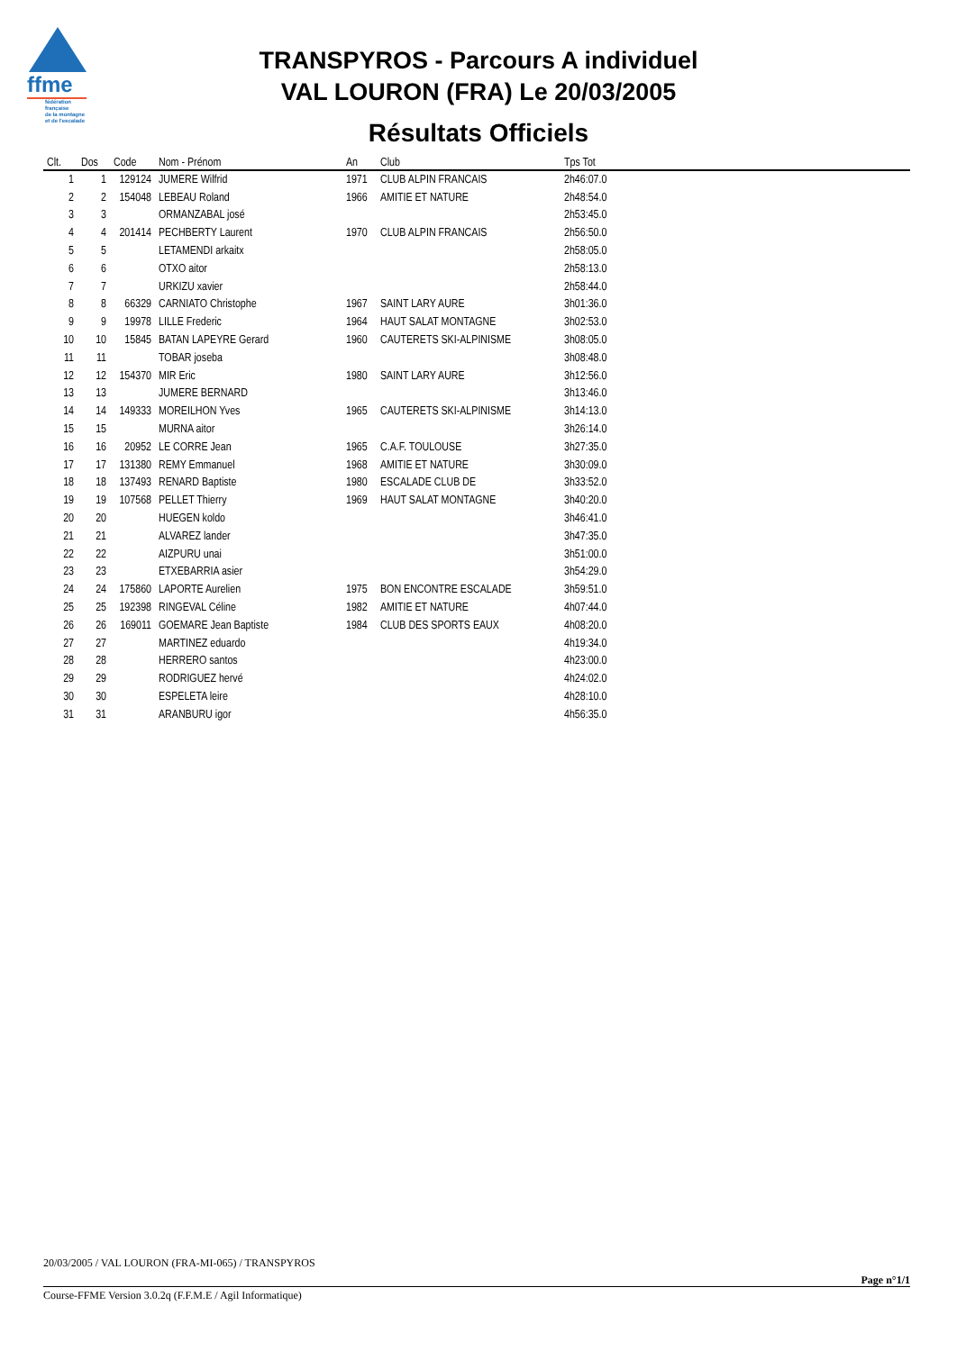ffme
fédération
française
de la montagne
et de l'escalade
TRANSPYROS - Parcours A individuel
VAL LOURON (FRA) Le 20/03/2005
Résultats Officiels
| Clt. | Dos | Code | Nom - Prénom | An | Club | Tps Tot |
| --- | --- | --- | --- | --- | --- | --- |
| 1 | 1 | 129124 | JUMERE Wilfrid | 1971 | CLUB ALPIN FRANCAIS | 2h46:07.0 |
| 2 | 2 | 154048 | LEBEAU Roland | 1966 | AMITIE ET NATURE | 2h48:54.0 |
| 3 | 3 | | ORMANZABAL josé | | | 2h53:45.0 |
| 4 | 4 | 201414 | PECHBERTY Laurent | 1970 | CLUB ALPIN FRANCAIS | 2h56:50.0 |
| 5 | 5 | | LETAMENDI arkaitx | | | 2h58:05.0 |
| 6 | 6 | | OTXO aitor | | | 2h58:13.0 |
| 7 | 7 | | URKIZU xavier | | | 2h58:44.0 |
| 8 | 8 | 66329 | CARNIATO Christophe | 1967 | SAINT LARY AURE | 3h01:36.0 |
| 9 | 9 | 19978 | LILLE Frederic | 1964 | HAUT SALAT MONTAGNE | 3h02:53.0 |
| 10 | 10 | 15845 | BATAN LAPEYRE Gerard | 1960 | CAUTERETS SKI-ALPINISME | 3h08:05.0 |
| 11 | 11 | | TOBAR joseba | | | 3h08:48.0 |
| 12 | 12 | 154370 | MIR Eric | 1980 | SAINT LARY AURE | 3h12:56.0 |
| 13 | 13 | | JUMERE BERNARD | | | 3h13:46.0 |
| 14 | 14 | 149333 | MOREILHON Yves | 1965 | CAUTERETS SKI-ALPINISME | 3h14:13.0 |
| 15 | 15 | | MURNA aitor | | | 3h26:14.0 |
| 16 | 16 | 20952 | LE CORRE Jean | 1965 | C.A.F. TOULOUSE | 3h27:35.0 |
| 17 | 17 | 131380 | REMY Emmanuel | 1968 | AMITIE ET NATURE | 3h30:09.0 |
| 18 | 18 | 137493 | RENARD Baptiste | 1980 | ESCALADE CLUB DE | 3h33:52.0 |
| 19 | 19 | 107568 | PELLET Thierry | 1969 | HAUT SALAT MONTAGNE | 3h40:20.0 |
| 20 | 20 | | HUEGEN koldo | | | 3h46:41.0 |
| 21 | 21 | | ALVAREZ lander | | | 3h47:35.0 |
| 22 | 22 | | AIZPURU unai | | | 3h51:00.0 |
| 23 | 23 | | ETXEBARRIA asier | | | 3h54:29.0 |
| 24 | 24 | 175860 | LAPORTE Aurelien | 1975 | BON ENCONTRE ESCALADE | 3h59:51.0 |
| 25 | 25 | 192398 | RINGEVAL Céline | 1982 | AMITIE ET NATURE | 4h07:44.0 |
| 26 | 26 | 169011 | GOEMARE Jean Baptiste | 1984 | CLUB DES SPORTS EAUX | 4h08:20.0 |
| 27 | 27 | | MARTINEZ eduardo | | | 4h19:34.0 |
| 28 | 28 | | HERRERO santos | | | 4h23:00.0 |
| 29 | 29 | | RODRIGUEZ hervé | | | 4h24:02.0 |
| 30 | 30 | | ESPELETA leire | | | 4h28:10.0 |
| 31 | 31 | | ARANBURU igor | | | 4h56:35.0 |
20/03/2005 / VAL LOURON (FRA-MI-065) / TRANSPYROS
Page n°1/1
Course-FFME Version 3.0.2q (F.F.M.E / Agil Informatique)